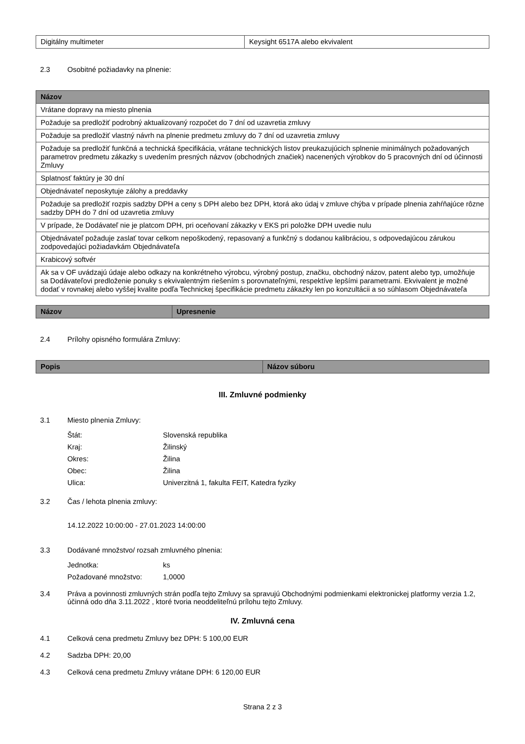| Digitálny multimeter | Keysight 6517A alebo ekvivalent |
2.3 Osobitné požiadavky na plnenie:
| Názov |
| --- |
| Vrátane dopravy na miesto plnenia |
| Požaduje sa predložiť podrobný aktualizovaný rozpočet do 7 dní od uzavretia zmluvy |
| Požaduje sa predložiť vlastný návrh na plnenie predmetu zmluvy do 7 dní od uzavretia zmluvy |
| Požaduje sa predložiť funkčná a technická špecifikácia, vrátane technických listov preukazujúcich splnenie minimálnych požadovaných parametrov predmetu zákazky s uvedením presných názvov (obchodných značiek) nacenených výrobkov do 5 pracovných dní od účinnosti Zmluvy |
| Splatnosť faktúry je 30 dní |
| Objednávateľ neposkytuje zálohy a preddavky |
| Požaduje sa predložiť rozpis sadzby DPH a ceny s DPH alebo bez DPH, ktorá ako údaj v zmluve chýba v prípade plnenia zahŕňajúce rôzne sadzby DPH do 7 dní od uzavretia zmluvy |
| V prípade, že Dodávateľ nie je platcom DPH, pri oceňovaní zákazky v EKS pri položke DPH uvedie nulu |
| Objednávateľ požaduje zaslať tovar celkom nepoškodený, repasovaný a funkčný s dodanou kalibráciou, s odpovedajúcou zárukou zodpovedajúci požiadavkám Objednávateľa |
| Krabicový softvér |
| Ak sa v OF uvádzajú údaje alebo odkazy na konkrétneho výrobcu, výrobný postup, značku, obchodný názov, patent alebo typ, umožňuje sa Dodávateľovi predloženie ponuky s ekvivalentným riešením s porovnateľnými, respektíve lepšími parametrami. Ekvivalent je možné dodať v rovnakej alebo vyššej kvalite podľa Technickej špecifikácie predmetu zákazky len po konzultácii a so súhlasom Objednávateľa |
| Názov | Upresnenie |
| --- | --- |
2.4 Prílohy opisného formulára Zmluvy:
| Popis | Názov súboru |
| --- | --- |
III. Zmluvné podmienky
3.1 Miesto plnenia Zmluvy:
Štát: Slovenská republika Kraj: Žilinský Okres: Žilina Obec: Žilina Ulica: Univerzitná 1, fakulta FEIT, Katedra fyziky
3.2 Čas / lehota plnenia zmluvy:
14.12.2022 10:00:00 - 27.01.2023 14:00:00
3.3 Dodávané množstvo/ rozsah zmluvného plnenia:
Jednotka: ks Požadované množstvo: 1,0000
3.4 Práva a povinnosti zmluvných strán podľa tejto Zmluvy sa spravujú Obchodnými podmienkami elektronickej platformy verzia 1.2, účinná odo dňa 3.11.2022 , ktoré tvoria neoddeliteľnú prílohu tejto Zmluvy.
IV. Zmluvná cena
4.1 Celková cena predmetu Zmluvy bez DPH: 5 100,00 EUR
4.2 Sadzba DPH: 20,00
4.3 Celková cena predmetu Zmluvy vrátane DPH: 6 120,00 EUR
Strana 2 z 3